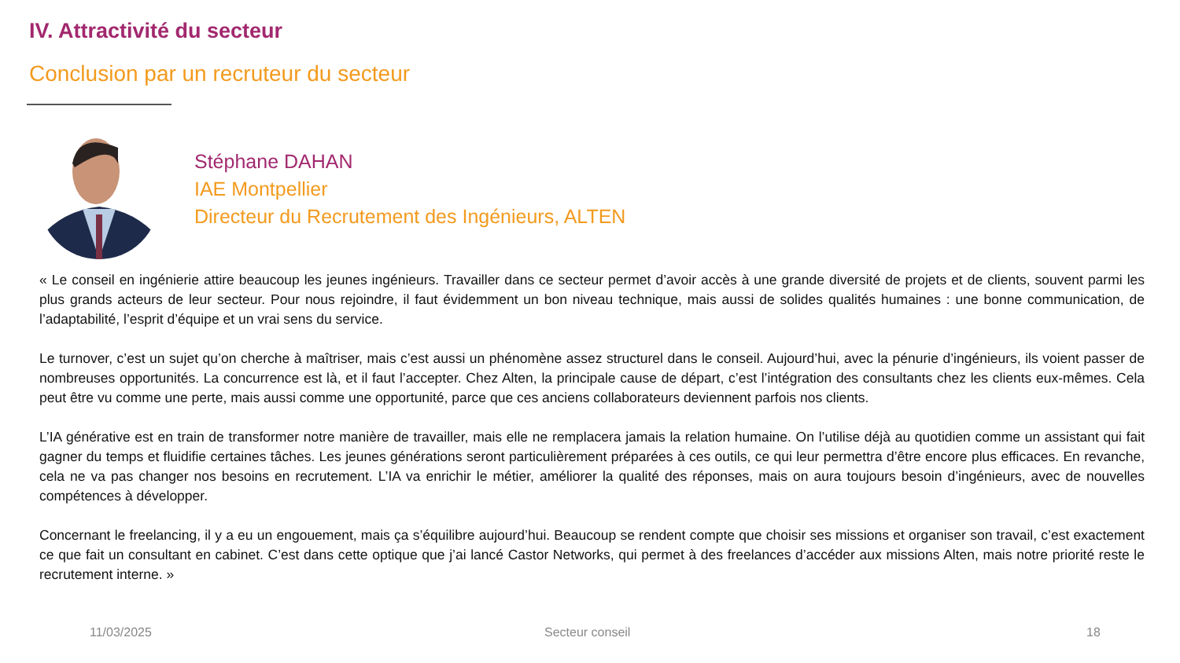IV. Attractivité du secteur
Conclusion par un recruteur du secteur
Stéphane DAHAN
IAE Montpellier
Directeur du Recrutement des Ingénieurs, ALTEN
« Le conseil en ingénierie attire beaucoup les jeunes ingénieurs. Travailler dans ce secteur permet d’avoir accès à une grande diversité de projets et de clients, souvent parmi les plus grands acteurs de leur secteur. Pour nous rejoindre, il faut évidemment un bon niveau technique, mais aussi de solides qualités humaines : une bonne communication, de l’adaptabilité, l’esprit d’équipe et un vrai sens du service.
Le turnover, c’est un sujet qu’on cherche à maîtriser, mais c’est aussi un phénomène assez structurel dans le conseil. Aujourd’hui, avec la pénurie d’ingénieurs, ils voient passer de nombreuses opportunités. La concurrence est là, et il faut l’accepter. Chez Alten, la principale cause de départ, c’est l’intégration des consultants chez les clients eux-mêmes. Cela peut être vu comme une perte, mais aussi comme une opportunité, parce que ces anciens collaborateurs deviennent parfois nos clients.
L’IA générative est en train de transformer notre manière de travailler, mais elle ne remplacera jamais la relation humaine. On l’utilise déjà au quotidien comme un assistant qui fait gagner du temps et fluidifie certaines tâches. Les jeunes générations seront particulièrement préparées à ces outils, ce qui leur permettra d’être encore plus efficaces. En revanche, cela ne va pas changer nos besoins en recrutement. L’IA va enrichir le métier, améliorer la qualité des réponses, mais on aura toujours besoin d’ingénieurs, avec de nouvelles compétences à développer.
Concernant le freelancing, il y a eu un engouement, mais ça s’équilibre aujourd’hui. Beaucoup se rendent compte que choisir ses missions et organiser son travail, c’est exactement ce que fait un consultant en cabinet. C’est dans cette optique que j’ai lancé Castor Networks, qui permet à des freelances d’accéder aux missions Alten, mais notre priorité reste le recrutement interne. »
11/03/2025 Secteur conseil 18